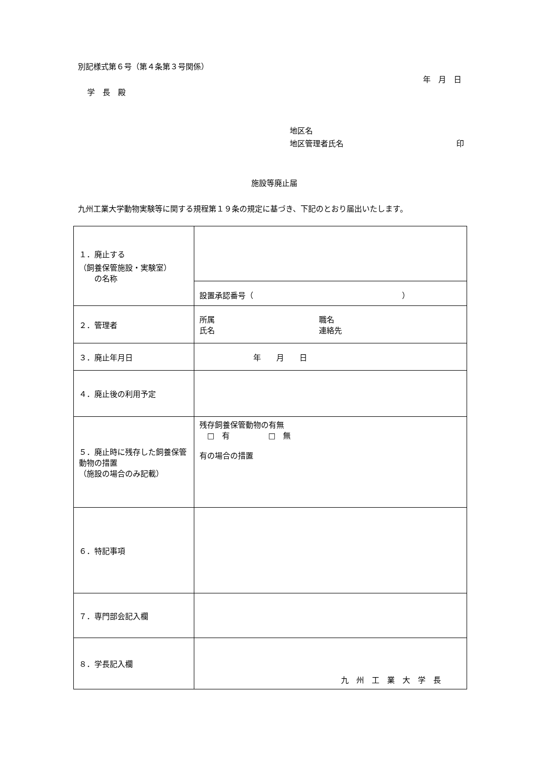別記様式第６号（第４条第３号関係）
年　月　日
学　長　殿
地区名
地区管理者氏名 印
施設等廃止届
九州工業大学動物実験等に関する規程第１９条の規定に基づき、下記のとおり届出いたします。
| １．廃止する （飼養保管施設・実験室） の名称 | |
| | 設置承認番号（ ） |
| ２．管理者 | 所属 氏名 職名 連絡先 |
| ３．廃止年月日 | 年 月 日 |
| ４．廃止後の利用予定 | |
| ５．廃止時に残存した飼養保管動物の措置 （施設の場合のみ記載） | 残存飼養保管動物の有無 □ 有 □ 無 有の場合の措置 |
| ６．特記事項 | |
| ７．専門部会記入欄 | |
| ８．学長記入欄 | 九 州 工 業 大 学 長 |